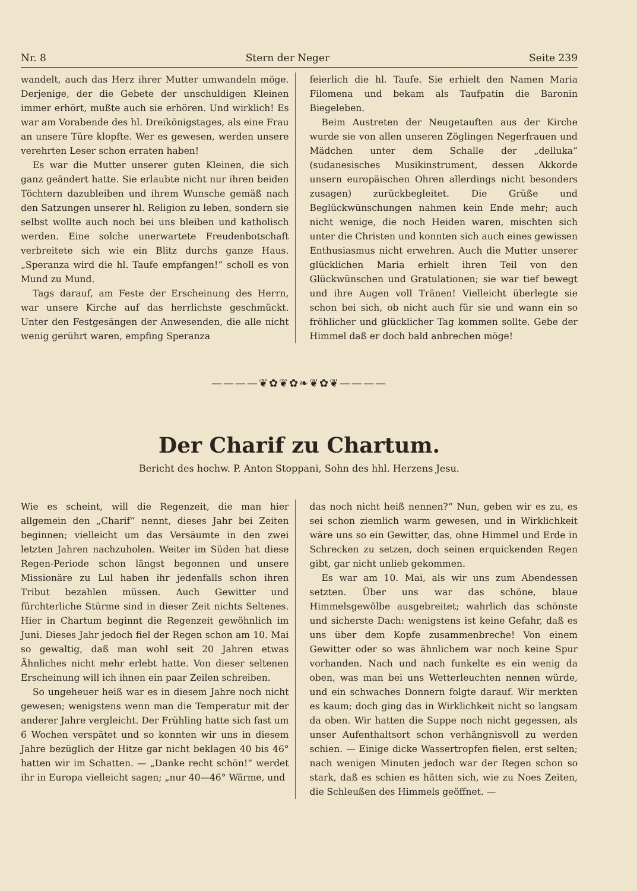Nr. 8 Stern der Neger Seite 239
wandelt, auch das Herz ihrer Mutter umwandeln möge. Derjenige, der die Gebete der unschuldigen Kleinen immer erhört, mußte auch sie erhören. Und wirklich! Es war am Vorabende des hl. Dreikönigstages, als eine Frau an unsere Türe klopfte. Wer es gewesen, werden unsere verehrten Leser schon erraten haben!
Es war die Mutter unserer guten Kleinen, die sich ganz geändert hatte. Sie erlaubte nicht nur ihren beiden Töchtern dazubleiben und ihrem Wunsche gemäß nach den Satzungen unserer hl. Religion zu leben, sondern sie selbst wollte auch noch bei uns bleiben und katholisch werden. Eine solche unerwartete Freudenbotschaft verbreitete sich wie ein Blitz durchs ganze Haus. „Speranza wird die hl. Taufe empfangen!“ scholl es von Mund zu Mund.
Tags darauf, am Feste der Erscheinung des Herrn, war unsere Kirche auf das herrlichste geschmückt. Unter den Festgesängen der Anwesenden, die alle nicht wenig gerührt waren, empfing Speranza
feierlich die hl. Taufe. Sie erhielt den Namen Maria Filomena und bekam als Taufpatin die Baronin Biegeleben.
Beim Austreten der Neugetauften aus der Kirche wurde sie von allen unseren Zöglingen Negerfrauen und Mädchen unter dem Schalle der „delluka“ (sudanesisches Musikinstrument, dessen Akkorde unsern europäischen Ohren allerdings nicht besonders zusagen) zurückbegleitet. Die Grüße und Beglückwünschungen nahmen kein Ende mehr; auch nicht wenige, die noch Heiden waren, mischten sich unter die Christen und konnten sich auch eines gewissen Enthusiasmus nicht erwehren. Auch die Mutter unserer glücklichen Maria erhielt ihren Teil von den Glückwünschen und Gratulationen; sie war tief bewegt und ihre Augen voll Tränen! Vielleicht überlegte sie schon bei sich, ob nicht auch für sie und wann ein so fröhlicher und glücklicher Tag kommen sollte. Gebe der Himmel daß er doch bald anbrechen möge!
————❦✿❦✿❧❦✿❦————
Der Charif zu Chartum.
Bericht des hochw. P. Anton Stoppani, Sohn des hhl. Herzens Jesu.
Wie es scheint, will die Regenzeit, die man hier allgemein den „Charif“ nennt, dieses Jahr bei Zeiten beginnen; vielleicht um das Versäumte in den zwei letzten Jahren nachzuholen. Weiter im Süden hat diese Regen-Periode schon längst begonnen und unsere Missionäre zu Lul haben ihr jedenfalls schon ihren Tribut bezahlen müssen. Auch Gewitter und fürchterliche Stürme sind in dieser Zeit nichts Seltenes. Hier in Chartum beginnt die Regenzeit gewöhnlich im Juni. Dieses Jahr jedoch fiel der Regen schon am 10. Mai so gewaltig, daß man wohl seit 20 Jahren etwas Ähnliches nicht mehr erlebt hatte. Von dieser seltenen Erscheinung will ich ihnen ein paar Zeilen schreiben.
So ungeheuer heiß war es in diesem Jahre noch nicht gewesen; wenigstens wenn man die Temperatur mit der anderer Jahre vergleicht. Der Frühling hatte sich fast um 6 Wochen verspätet und so konnten wir uns in diesem Jahre bezüglich der Hitze gar nicht beklagen 40 bis 46° hatten wir im Schatten. — „Danke recht schön!“ werdet ihr in Europa vielleicht sagen; „nur 40—46° Wärme, und
das noch nicht heiß nennen?“ Nun, geben wir es zu, es sei schon ziemlich warm gewesen, und in Wirklichkeit wäre uns so ein Gewitter, das, ohne Himmel und Erde in Schrecken zu setzen, doch seinen erquickenden Regen gibt, gar nicht unlieb gekommen.
Es war am 10. Mai, als wir uns zum Abendessen setzten. Über uns war das schöne, blaue Himmelsgewölbe ausgebreitet; wahrlich das schönste und sicherste Dach: wenigstens ist keine Gefahr, daß es uns über dem Kopfe zusammenbreche! Von einem Gewitter oder so was ähnlichem war noch keine Spur vorhanden. Nach und nach funkelte es ein wenig da oben, was man bei uns Wetterleuchten nennen würde, und ein schwaches Donnern folgte darauf. Wir merkten es kaum; doch ging das in Wirklichkeit nicht so langsam da oben. Wir hatten die Suppe noch nicht gegessen, als unser Aufenthaltsort schon verhängnisvoll zu werden schien. — Einige dicke Wassertropfen fielen, erst selten; nach wenigen Minuten jedoch war der Regen schon so stark, daß es schien es hätten sich, wie zu Noes Zeiten, die Schleußen des Himmels geöffnet. —